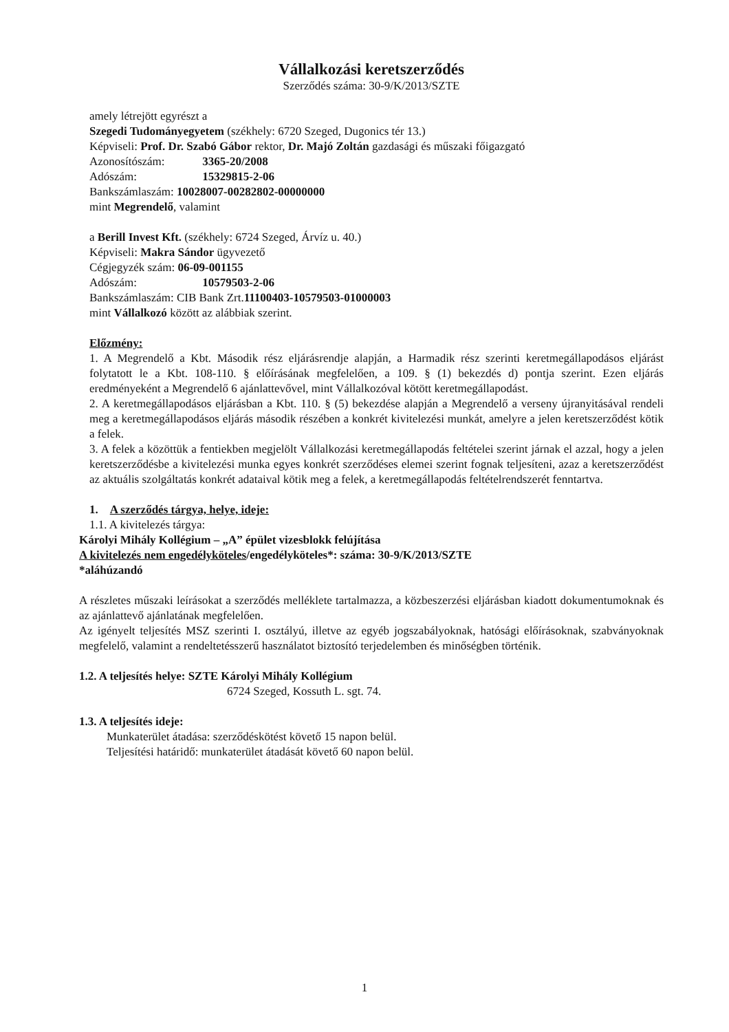Vállalkozási keretszerződés
Szerződés száma: 30-9/K/2013/SZTE
amely létrejött egyrészt a
Szegedi Tudományegyetem (székhely: 6720 Szeged, Dugonics tér 13.)
Képviseli: Prof. Dr. Szabó Gábor rektor, Dr. Majó Zoltán gazdasági és műszaki főigazgató
Azonosítószám: 3365-20/2008
Adószám: 15329815-2-06
Bankszámlaszám: 10028007-00282802-00000000
mint Megrendelő, valamint
a Berill Invest Kft. (székhely: 6724 Szeged, Árvíz u. 40.)
Képviseli: Makra Sándor ügyvezető
Cégjegyzék szám: 06-09-001155
Adószám: 10579503-2-06
Bankszámlaszám: CIB Bank Zrt.11100403-10579503-01000003
mint Vállalkozó között az alábbiak szerint.
Előzmény:
1. A Megrendelő a Kbt. Második rész eljárásrendje alapján, a Harmadik rész szerinti keretmegállapodásos eljárást folytatott le a Kbt. 108-110. § előírásának megfelelően, a 109. § (1) bekezdés d) pontja szerint. Ezen eljárás eredményeként a Megrendelő 6 ajánlattevővel, mint Vállalkozóval kötött keretmegállapodást.
2. A keretmegállapodásos eljárásban a Kbt. 110. § (5) bekezdése alapján a Megrendelő a verseny újranyitásával rendeli meg a keretmegállapodásos eljárás második részében a konkrét kivitelezési munkát, amelyre a jelen keretszerződést kötik a felek.
3. A felek a közöttük a fentiekben megjelölt Vállalkozási keretmegállapodás feltételei szerint járnak el azzal, hogy a jelen keretszerződésbe a kivitelezési munka egyes konkrét szerződéses elemei szerint fognak teljesíteni, azaz a keretszerződést az aktuális szolgáltatás konkrét adataival kötik meg a felek, a keretmegállapodás feltételrendszerét fenntartva.
1. A szerződés tárgya, helye, ideje:
1.1. A kivitelezés tárgya:
Károlyi Mihály Kollégium – „A” épület vizesblokk felújítása
A kivitelezés nem engedélyköteles/engedélyköteles*: száma: 30-9/K/2013/SZTE
*aláhúzandó
A részletes műszaki leírásokat a szerződés melléklete tartalmazza, a közbeszerzési eljárásban kiadott dokumentumoknak és az ajánlattevő ajánlatának megfelelően.
Az igényelt teljesítés MSZ szerinti I. osztályú, illetve az egyéb jogszabályoknak, hatósági előírásoknak, szabványoknak megfelelő, valamint a rendeltetésszerű használatot biztosító terjedelemben és minőségben történik.
1.2. A teljesítés helye: SZTE Károlyi Mihály Kollégium
6724 Szeged, Kossuth L. sgt. 74.
1.3. A teljesítés ideje:
Munkaterület átadása: szerződéskötést követő 15 napon belül.
Teljesítési határidő: munkaterület átadását követő 60 napon belül.
1